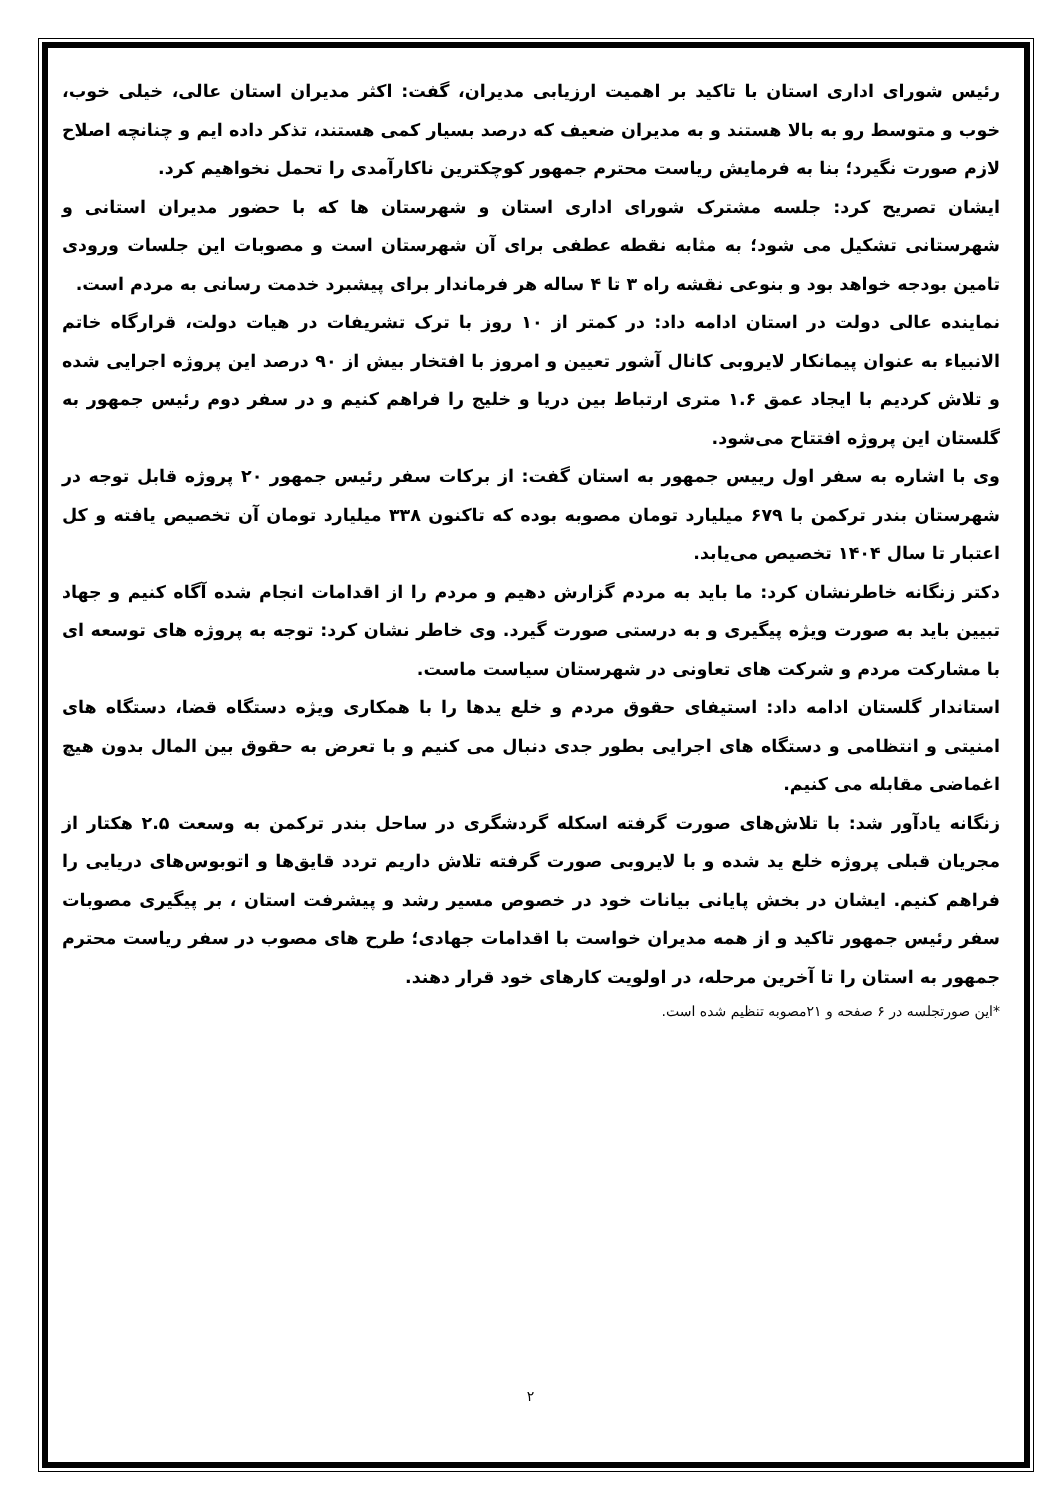رئیس شورای اداری استان با تاکید بر اهمیت ارزیابی مدیران، گفت: اکثر مدیران استان عالی، خیلی خوب، خوب و متوسط رو به بالا هستند و به مدیران ضعیف که درصد بسیار کمی هستند، تذکر داده ایم و چنانچه اصلاح لازم صورت نگیرد؛ بنا به فرمایش ریاست محترم جمهور کوچکترین ناکارآمدی را تحمل نخواهیم کرد.
ایشان تصریح کرد: جلسه مشترک شورای اداری استان و شهرستان ها که با حضور مدیران استانی و شهرستانی تشکیل می شود؛ به مثابه نقطه عطفی برای آن شهرستان است و مصوبات این جلسات ورودی تامین بودجه خواهد بود و بنوعی نقشه راه ۳ تا ۴ ساله هر فرماندار برای پیشبرد خدمت رسانی به مردم است.
نماینده عالی دولت در استان ادامه داد: در کمتر از ۱۰ روز با ترک تشریفات در هیات دولت، قرارگاه خاتم الانبیاء به عنوان پیمانکار لایروبی کانال آشور تعیین و امروز با افتخار بیش از ۹۰ درصد این پروژه اجرایی شده و تلاش کردیم با ایجاد عمق ۱.۶ متری ارتباط بین دریا و خلیج را فراهم کنیم و در سفر دوم رئیس جمهور به گلستان این پروژه افتتاح می‌شود.
وی با اشاره به سفر اول رییس جمهور به استان گفت: از برکات سفر رئیس جمهور ۲۰ پروژه قابل توجه در شهرستان بندر ترکمن با ۶۷۹ میلیارد تومان مصوبه بوده که تاکنون ۳۳۸ میلیارد تومان آن تخصیص یافته و کل اعتبار تا سال ۱۴۰۴ تخصیص می‌یابد.
دکتر زنگانه خاطرنشان کرد: ما باید به مردم گزارش دهیم و مردم را از اقدامات انجام شده آگاه کنیم و جهاد تبیین باید به صورت ویژه پیگیری و به درستی صورت گیرد. وی خاطر نشان کرد: توجه به پروژه های توسعه ای با مشارکت مردم و شرکت های تعاونی در شهرستان سیاست ماست.
استاندار گلستان ادامه داد: استیفای حقوق مردم و خلع یدها را با همکاری ویژه دستگاه قضا، دستگاه های امنیتی و انتظامی و دستگاه های اجرایی بطور جدی دنبال می کنیم و با تعرض به حقوق بین المال بدون هیچ اغماضی مقابله می کنیم.
زنگانه یادآور شد: با تلاش‌های صورت گرفته اسکله گردشگری در ساحل بندر ترکمن به وسعت ۲.۵ هکتار از مجریان قبلی پروژه خلع ید شده و با لایروبی صورت گرفته تلاش داریم تردد قایق‌ها و اتوبوس‌های دریایی را فراهم کنیم. ایشان در بخش پایانی بیانات خود در خصوص مسیر رشد و پیشرفت استان ، بر پیگیری مصوبات سفر رئیس جمهور تاکید و از همه مدیران خواست با اقدامات جهادی؛ طرح های مصوب در سفر ریاست محترم جمهور به استان را تا آخرین مرحله، در اولویت کارهای خود قرار دهند.
*این صورتجلسه در ۶ صفحه و ۲۱مصوبه تنظیم شده است.
۲